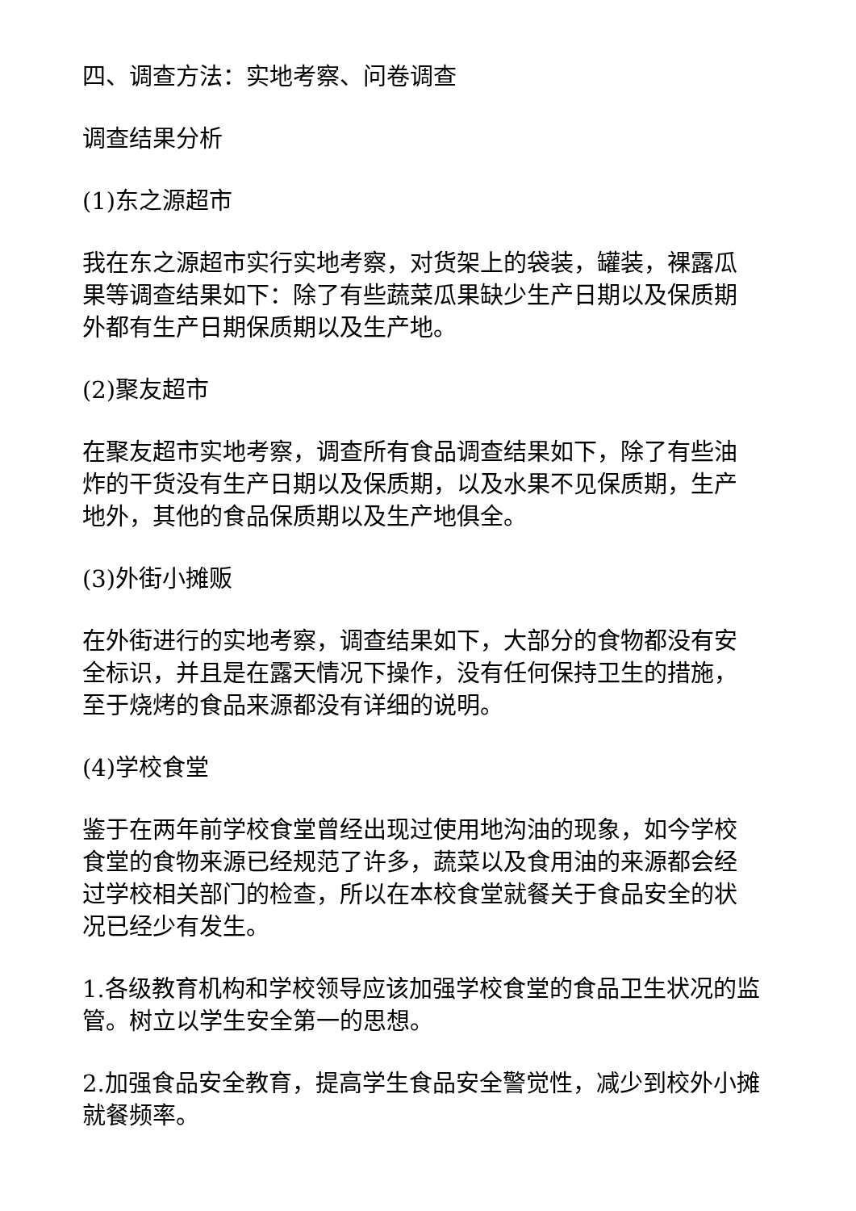四、调查方法：实地考察、问卷调查
调查结果分析
(1)东之源超市
我在东之源超市实行实地考察，对货架上的袋装，罐装，裸露瓜果等调查结果如下：除了有些蔬菜瓜果缺少生产日期以及保质期外都有生产日期保质期以及生产地。
(2)聚友超市
在聚友超市实地考察，调查所有食品调查结果如下，除了有些油炸的干货没有生产日期以及保质期，以及水果不见保质期，生产地外，其他的食品保质期以及生产地俱全。
(3)外街小摊贩
在外街进行的实地考察，调查结果如下，大部分的食物都没有安全标识，并且是在露天情况下操作，没有任何保持卫生的措施，至于烧烤的食品来源都没有详细的说明。
(4)学校食堂
鉴于在两年前学校食堂曾经出现过使用地沟油的现象，如今学校食堂的食物来源已经规范了许多，蔬菜以及食用油的来源都会经过学校相关部门的检查，所以在本校食堂就餐关于食品安全的状况已经少有发生。
1.各级教育机构和学校领导应该加强学校食堂的食品卫生状况的监管。树立以学生安全第一的思想。
2.加强食品安全教育，提高学生食品安全警觉性，减少到校外小摊就餐频率。